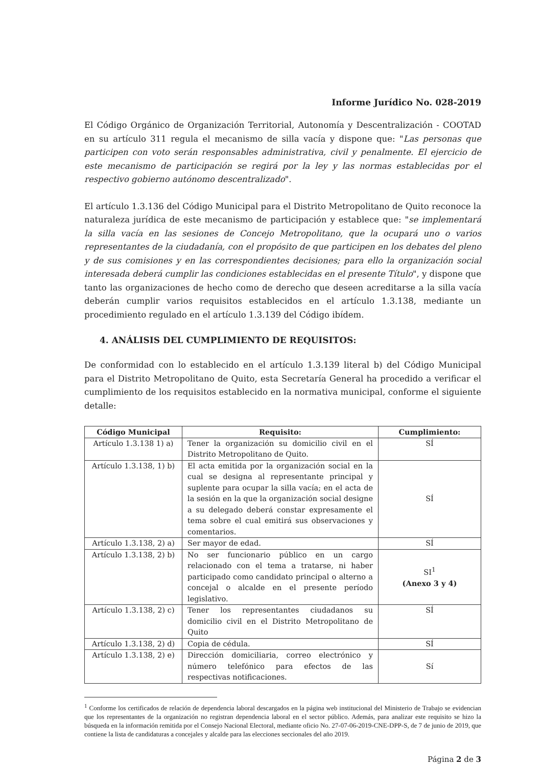Informe Jurídico No. 028-2019
El Código Orgánico de Organización Territorial, Autonomía y Descentralización - COOTAD en su artículo 311 regula el mecanismo de silla vacía y dispone que: "Las personas que participen con voto serán responsables administrativa, civil y penalmente. El ejercicio de este mecanismo de participación se regirá por la ley y las normas establecidas por el respectivo gobierno autónomo descentralizado".
El artículo 1.3.136 del Código Municipal para el Distrito Metropolitano de Quito reconoce la naturaleza jurídica de este mecanismo de participación y establece que: "se implementará la silla vacía en las sesiones de Concejo Metropolitano, que la ocupará uno o varios representantes de la ciudadanía, con el propósito de que participen en los debates del pleno y de sus comisiones y en las correspondientes decisiones; para ello la organización social interesada deberá cumplir las condiciones establecidas en el presente Título", y dispone que tanto las organizaciones de hecho como de derecho que deseen acreditarse a la silla vacía deberán cumplir varios requisitos establecidos en el artículo 1.3.138, mediante un procedimiento regulado en el artículo 1.3.139 del Código ibídem.
4. ANÁLISIS DEL CUMPLIMIENTO DE REQUISITOS:
De conformidad con lo establecido en el artículo 1.3.139 literal b) del Código Municipal para el Distrito Metropolitano de Quito, esta Secretaría General ha procedido a verificar el cumplimiento de los requisitos establecido en la normativa municipal, conforme el siguiente detalle:
| Código Municipal | Requisito: | Cumplimiento: |
| --- | --- | --- |
| Artículo 1.3.138 1) a) | Tener la organización su domicilio civil en el Distrito Metropolitano de Quito. | SÍ |
| Artículo 1.3.138, 1) b) | El acta emitida por la organización social en la cual se designa al representante principal y suplente para ocupar la silla vacía; en el acta de la sesión en la que la organización social designe a su delegado deberá constar expresamente el tema sobre el cual emitirá sus observaciones y comentarios. | SÍ |
| Artículo 1.3.138, 2) a) | Ser mayor de edad. | SÍ |
| Artículo 1.3.138, 2) b) | No ser funcionario público en un cargo relacionado con el tema a tratarse, ni haber participado como candidato principal o alterno a concejal o alcalde en el presente período legislativo. | SI<sup>1</sup> (Anexo 3 y 4) |
| Artículo 1.3.138, 2) c) | Tener los representantes ciudadanos su domicilio civil en el Distrito Metropolitano de Quito | SÍ |
| Artículo 1.3.138, 2) d) | Copia de cédula. | SÍ |
| Artículo 1.3.138, 2) e) | Dirección domiciliaria, correo electrónico y número telefónico para efectos de las respectivas notificaciones. | Sí |
<sup>1</sup> Conforme los certificados de relación de dependencia laboral descargados en la página web institucional del Ministerio de Trabajo se evidencian que los representantes de la organización no registran dependencia laboral en el sector público. Además, para analizar este requisito se hizo la búsqueda en la información remitida por el Consejo Nacional Electoral, mediante oficio No. 27-07-06-2019-CNE-DPP-S, de 7 de junio de 2019, que contiene la lista de candidaturas a concejales y alcalde para las elecciones seccionales del año 2019.
Página 2 de 3